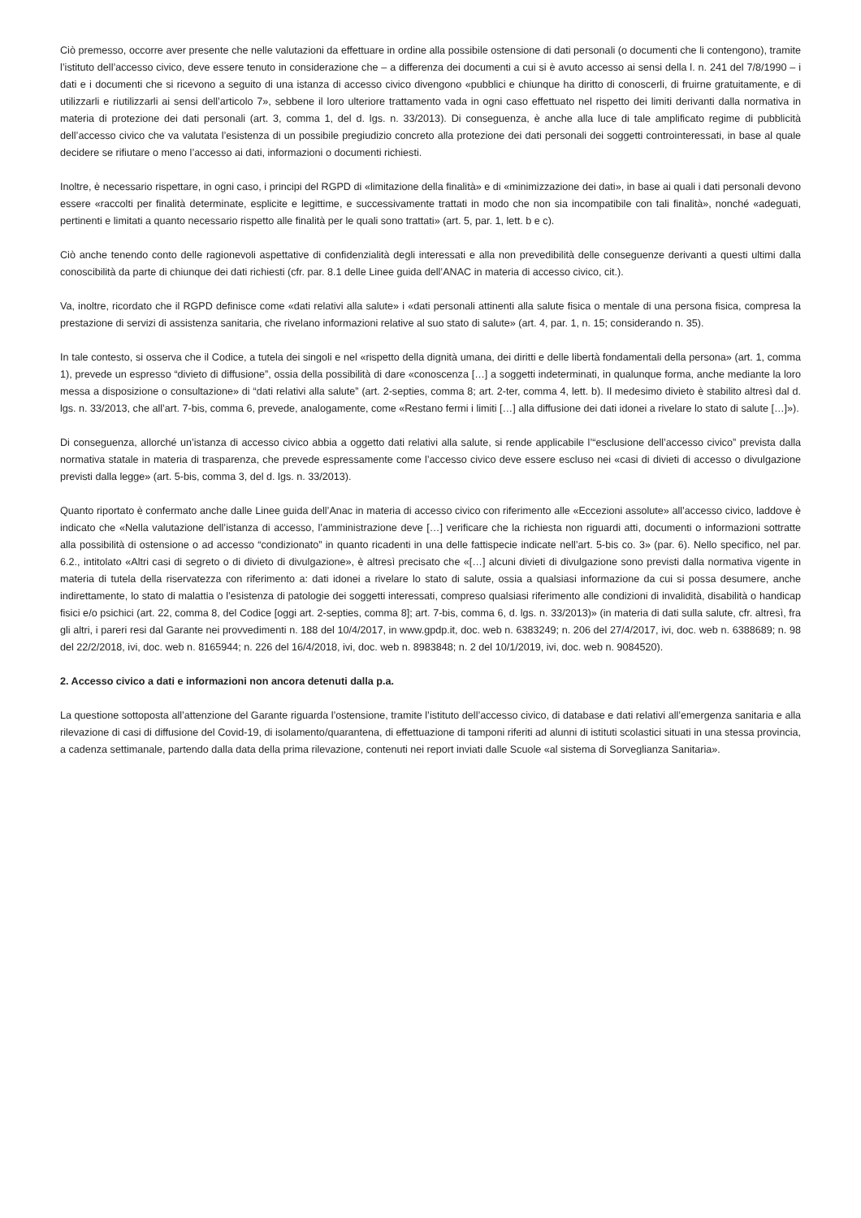Ciò premesso, occorre aver presente che nelle valutazioni da effettuare in ordine alla possibile ostensione di dati personali (o documenti che li contengono), tramite l’istituto dell’accesso civico, deve essere tenuto in considerazione che – a differenza dei documenti a cui si è avuto accesso ai sensi della l. n. 241 del 7/8/1990 – i dati e i documenti che si ricevono a seguito di una istanza di accesso civico divengono «pubblici e chiunque ha diritto di conoscerli, di fruirne gratuitamente, e di utilizzarli e riutilizzarli ai sensi dell’articolo 7», sebbene il loro ulteriore trattamento vada in ogni caso effettuato nel rispetto dei limiti derivanti dalla normativa in materia di protezione dei dati personali (art. 3, comma 1, del d. lgs. n. 33/2013). Di conseguenza, è anche alla luce di tale amplificato regime di pubblicità dell’accesso civico che va valutata l’esistenza di un possibile pregiudizio concreto alla protezione dei dati personali dei soggetti controinteressati, in base al quale decidere se rifiutare o meno l’accesso ai dati, informazioni o documenti richiesti.
Inoltre, è necessario rispettare, in ogni caso, i principi del RGPD di «limitazione della finalità» e di «minimizzazione dei dati», in base ai quali i dati personali devono essere «raccolti per finalità determinate, esplicite e legittime, e successivamente trattati in modo che non sia incompatibile con tali finalità», nonché «adeguati, pertinenti e limitati a quanto necessario rispetto alle finalità per le quali sono trattati» (art. 5, par. 1, lett. b e c).
Ciò anche tenendo conto delle ragionevoli aspettative di confidenzialità degli interessati e alla non prevedibilità delle conseguenze derivanti a questi ultimi dalla conoscibilità da parte di chiunque dei dati richiesti (cfr. par. 8.1 delle Linee guida dell’ANAC in materia di accesso civico, cit.).
Va, inoltre, ricordato che il RGPD definisce come «dati relativi alla salute» i «dati personali attinenti alla salute fisica o mentale di una persona fisica, compresa la prestazione di servizi di assistenza sanitaria, che rivelano informazioni relative al suo stato di salute» (art. 4, par. 1, n. 15; considerando n. 35).
In tale contesto, si osserva che il Codice, a tutela dei singoli e nel «rispetto della dignità umana, dei diritti e delle libertà fondamentali della persona» (art. 1, comma 1), prevede un espresso “divieto di diffusione”, ossia della possibilità di dare «conoscenza […] a soggetti indeterminati, in qualunque forma, anche mediante la loro messa a disposizione o consultazione» di “dati relativi alla salute” (art. 2-septies, comma 8; art. 2-ter, comma 4, lett. b). Il medesimo divieto è stabilito altresì dal d. lgs. n. 33/2013, che all’art. 7-bis, comma 6, prevede, analogamente, come «Restano fermi i limiti […] alla diffusione dei dati idonei a rivelare lo stato di salute […]»).
Di conseguenza, allorché un’istanza di accesso civico abbia a oggetto dati relativi alla salute, si rende applicabile l’“esclusione dell’accesso civico” prevista dalla normativa statale in materia di trasparenza, che prevede espressamente come l’accesso civico deve essere escluso nei «casi di divieti di accesso o divulgazione previsti dalla legge» (art. 5-bis, comma 3, del d. lgs. n. 33/2013).
Quanto riportato è confermato anche dalle Linee guida dell’Anac in materia di accesso civico con riferimento alle «Eccezioni assolute» all’accesso civico, laddove è indicato che «Nella valutazione dell’istanza di accesso, l’amministrazione deve […] verificare che la richiesta non riguardi atti, documenti o informazioni sottratte alla possibilità di ostensione o ad accesso “condizionato” in quanto ricadenti in una delle fattispecie indicate nell’art. 5-bis co. 3» (par. 6). Nello specifico, nel par. 6.2., intitolato «Altri casi di segreto o di divieto di divulgazione», è altresì precisato che «[…] alcuni divieti di divulgazione sono previsti dalla normativa vigente in materia di tutela della riservatezza con riferimento a: dati idonei a rivelare lo stato di salute, ossia a qualsiasi informazione da cui si possa desumere, anche indirettamente, lo stato di malattia o l’esistenza di patologie dei soggetti interessati, compreso qualsiasi riferimento alle condizioni di invalidità, disabilità o handicap fisici e/o psichici (art. 22, comma 8, del Codice [oggi art. 2-septies, comma 8]; art. 7-bis, comma 6, d. lgs. n. 33/2013)» (in materia di dati sulla salute, cfr. altresì, fra gli altri, i pareri resi dal Garante nei provvedimenti n. 188 del 10/4/2017, in www.gpdp.it, doc. web n. 6383249; n. 206 del 27/4/2017, ivi, doc. web n. 6388689; n. 98 del 22/2/2018, ivi, doc. web n. 8165944; n. 226 del 16/4/2018, ivi, doc. web n. 8983848; n. 2 del 10/1/2019, ivi, doc. web n. 9084520).
2. Accesso civico a dati e informazioni non ancora detenuti dalla p.a.
La questione sottoposta all’attenzione del Garante riguarda l’ostensione, tramite l’istituto dell’accesso civico, di database e dati relativi all’emergenza sanitaria e alla rilevazione di casi di diffusione del Covid-19, di isolamento/quarantena, di effettuazione di tamponi riferiti ad alunni di istituti scolastici situati in una stessa provincia, a cadenza settimanale, partendo dalla data della prima rilevazione, contenuti nei report inviati dalle Scuole «al sistema di Sorveglianza Sanitaria».